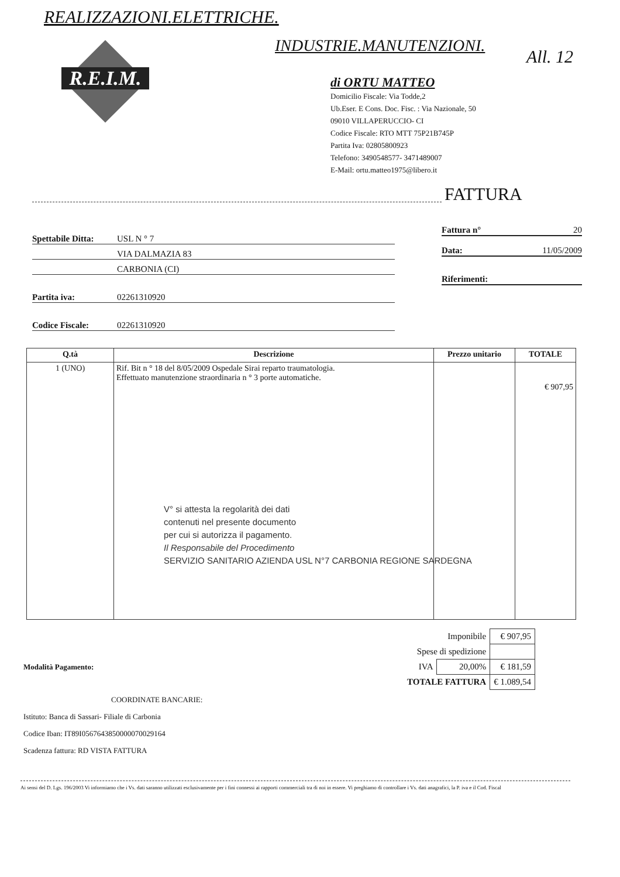REALIZZAZIONI.ELETTRICHE.
INDUSTRIE.MANUTENZIONI.
All. 12
R.E.I.M.
di ORTU MATTEO
Domicilio Fiscale: Via Todde,2
Ub.Eser. E Cons. Doc. Fisc. : Via Nazionale, 50
09010 VILLAPERUCCIO- CI
Codice Fiscale: RTO MTT 75P21B745P
Partita Iva: 02805800923
Telefono: 3490548577- 3471489007
E-Mail: ortu.matteo1975@libero.it
FATTURA
Spettabile Ditta: USL N ° 7
VIA DALMAZIA 83
CARBONIA (CI)
Partita iva: 02261310920
Codice Fiscale: 02261310920
Fattura n° 20
Data: 11/05/2009
Riferimenti:
| Q.tà | Descrizione | Prezzo unitario | TOTALE |
| --- | --- | --- | --- |
| 1 (UNO) | Rif. Bit n ° 18 del 8/05/2009 Ospedale Sirai reparto traumatologia. Effettuato manutenzione straordinaria n ° 3 porte automatiche. | | € 907,95 |
V° si attesta la regolarità dei dati
contenuti nel presente documento
per cui si autorizza il pagamento.
Il Responsabile del Procedimento
SERVIZIO SANITARIO AZIENDA USL N°7 CARBONIA REGIONE SARDEGNA
| Imponibile | | € 907,95 |
| Spese di spedizione | | |
| IVA | 20,00% | € 181,59 |
| TOTALE FATTURA | | € 1.089,54 |
Modalità Pagamento:
COORDINATE BANCARIE:
Istituto: Banca di Sassari- Filiale di Carbonia
Codice Iban: IT89I0567643850000070029164
Scadenza fattura: RD VISTA FATTURA
Ai sensi del D. Lgs. 196/2003 Vi informiamo che i Vs. dati saranno utilizzati esclusivamente per i fini connessi ai rapporti commerciali tra di noi in essere. Vi preghiamo di controllare i Vs. dati anagrafici, la P. iva e il Cod. Fiscal